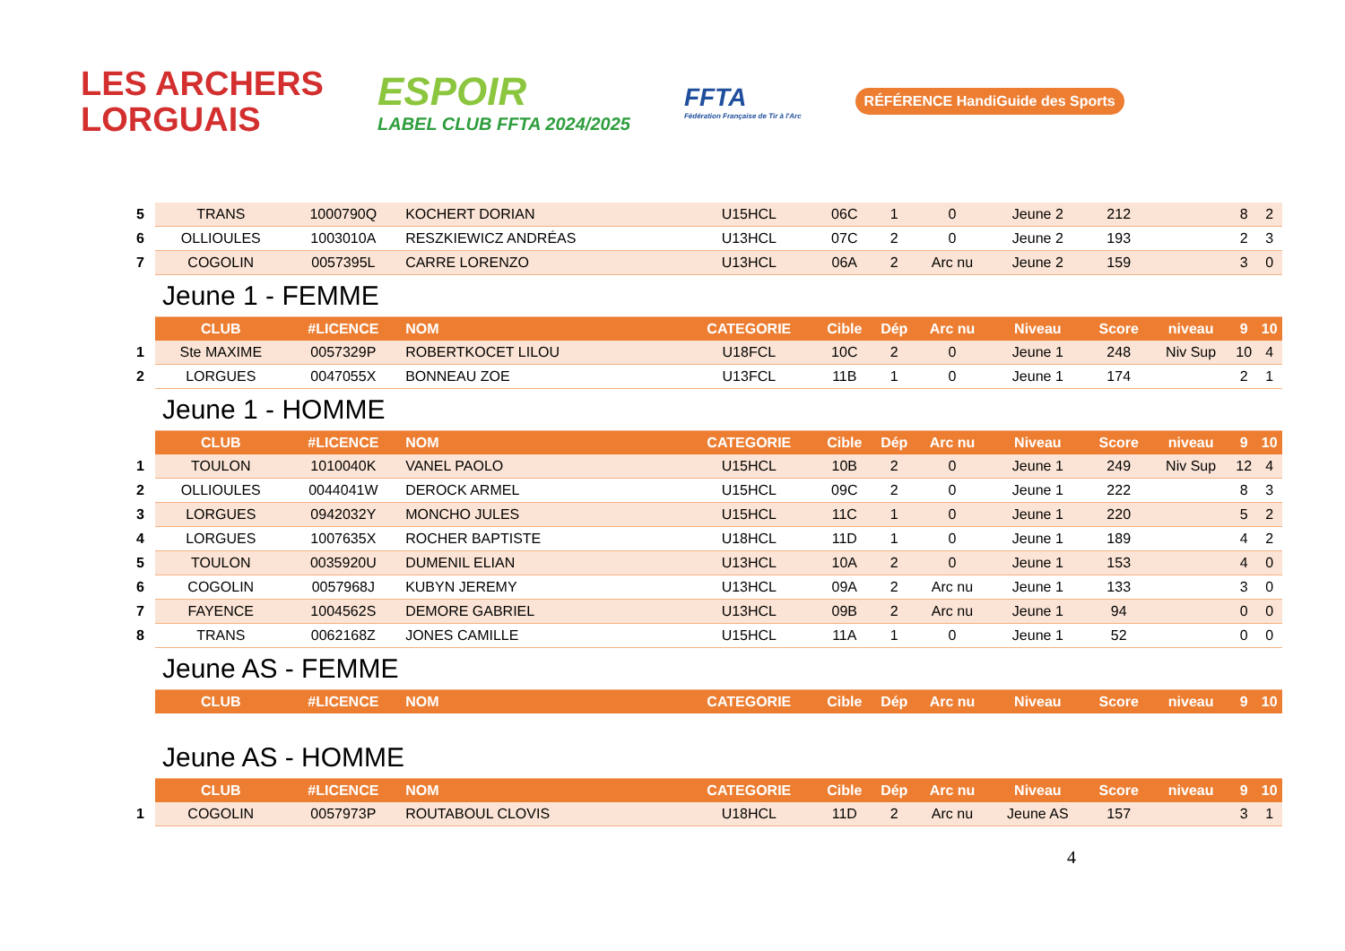LES ARCHERS
LORGUAIS
ESPOIR
LABEL CLUB FFTA 2024/2025
FFTA
Fédération Française de Tir à l'Arc
RÉFÉRENCE HandiGuide des Sports
| 5 | TRANS | 1000790Q | KOCHERT DORIAN | U15HCL | 06C | 1 | 0 | Jeune 2 | 212 | | 8 | 2 |
| 6 | OLLIOULES | 1003010A | RESZKIEWICZ ANDRÉAS | U13HCL | 07C | 2 | 0 | Jeune 2 | 193 | | 2 | 3 |
| 7 | COGOLIN | 0057395L | CARRE LORENZO | U13HCL | 06A | 2 | Arc nu | Jeune 2 | 159 | | 3 | 0 |
| | Jeune 1 - FEMME | | | | | | | | | | | |
| | CLUB | #LICENCE | NOM | CATEGORIE | Cible | Dép | Arc nu | Niveau | Score | niveau | 9 | 10 |
| 1 | Ste MAXIME | 0057329P | ROBERTKOCET LILOU | U18FCL | 10C | 2 | 0 | Jeune 1 | 248 | Niv Sup | 10 | 4 |
| 2 | LORGUES | 0047055X | BONNEAU ZOE | U13FCL | 11B | 1 | 0 | Jeune 1 | 174 | | 2 | 1 |
| | Jeune 1 - HOMME | | | | | | | | | | | |
| | CLUB | #LICENCE | NOM | CATEGORIE | Cible | Dép | Arc nu | Niveau | Score | niveau | 9 | 10 |
| 1 | TOULON | 1010040K | VANEL PAOLO | U15HCL | 10B | 2 | 0 | Jeune 1 | 249 | Niv Sup | 12 | 4 |
| 2 | OLLIOULES | 0044041W | DEROCK ARMEL | U15HCL | 09C | 2 | 0 | Jeune 1 | 222 | | 8 | 3 |
| 3 | LORGUES | 0942032Y | MONCHO JULES | U15HCL | 11C | 1 | 0 | Jeune 1 | 220 | | 5 | 2 |
| 4 | LORGUES | 1007635X | ROCHER BAPTISTE | U18HCL | 11D | 1 | 0 | Jeune 1 | 189 | | 4 | 2 |
| 5 | TOULON | 0035920U | DUMENIL ELIAN | U13HCL | 10A | 2 | 0 | Jeune 1 | 153 | | 4 | 0 |
| 6 | COGOLIN | 0057968J | KUBYN JEREMY | U13HCL | 09A | 2 | Arc nu | Jeune 1 | 133 | | 3 | 0 |
| 7 | FAYENCE | 1004562S | DEMORE GABRIEL | U13HCL | 09B | 2 | Arc nu | Jeune 1 | 94 | | 0 | 0 |
| 8 | TRANS | 0062168Z | JONES CAMILLE | U15HCL | 11A | 1 | 0 | Jeune 1 | 52 | | 0 | 0 |
| | Jeune AS - FEMME | | | | | | | | | | | |
| | CLUB | #LICENCE | NOM | CATEGORIE | Cible | Dép | Arc nu | Niveau | Score | niveau | 9 | 10 |
| | Jeune AS - HOMME | | | | | | | | | | | |
| | CLUB | #LICENCE | NOM | CATEGORIE | Cible | Dép | Arc nu | Niveau | Score | niveau | 9 | 10 |
| 1 | COGOLIN | 0057973P | ROUTABOUL CLOVIS | U18HCL | 11D | 2 | Arc nu | Jeune AS | 157 | | 3 | 1 |
4